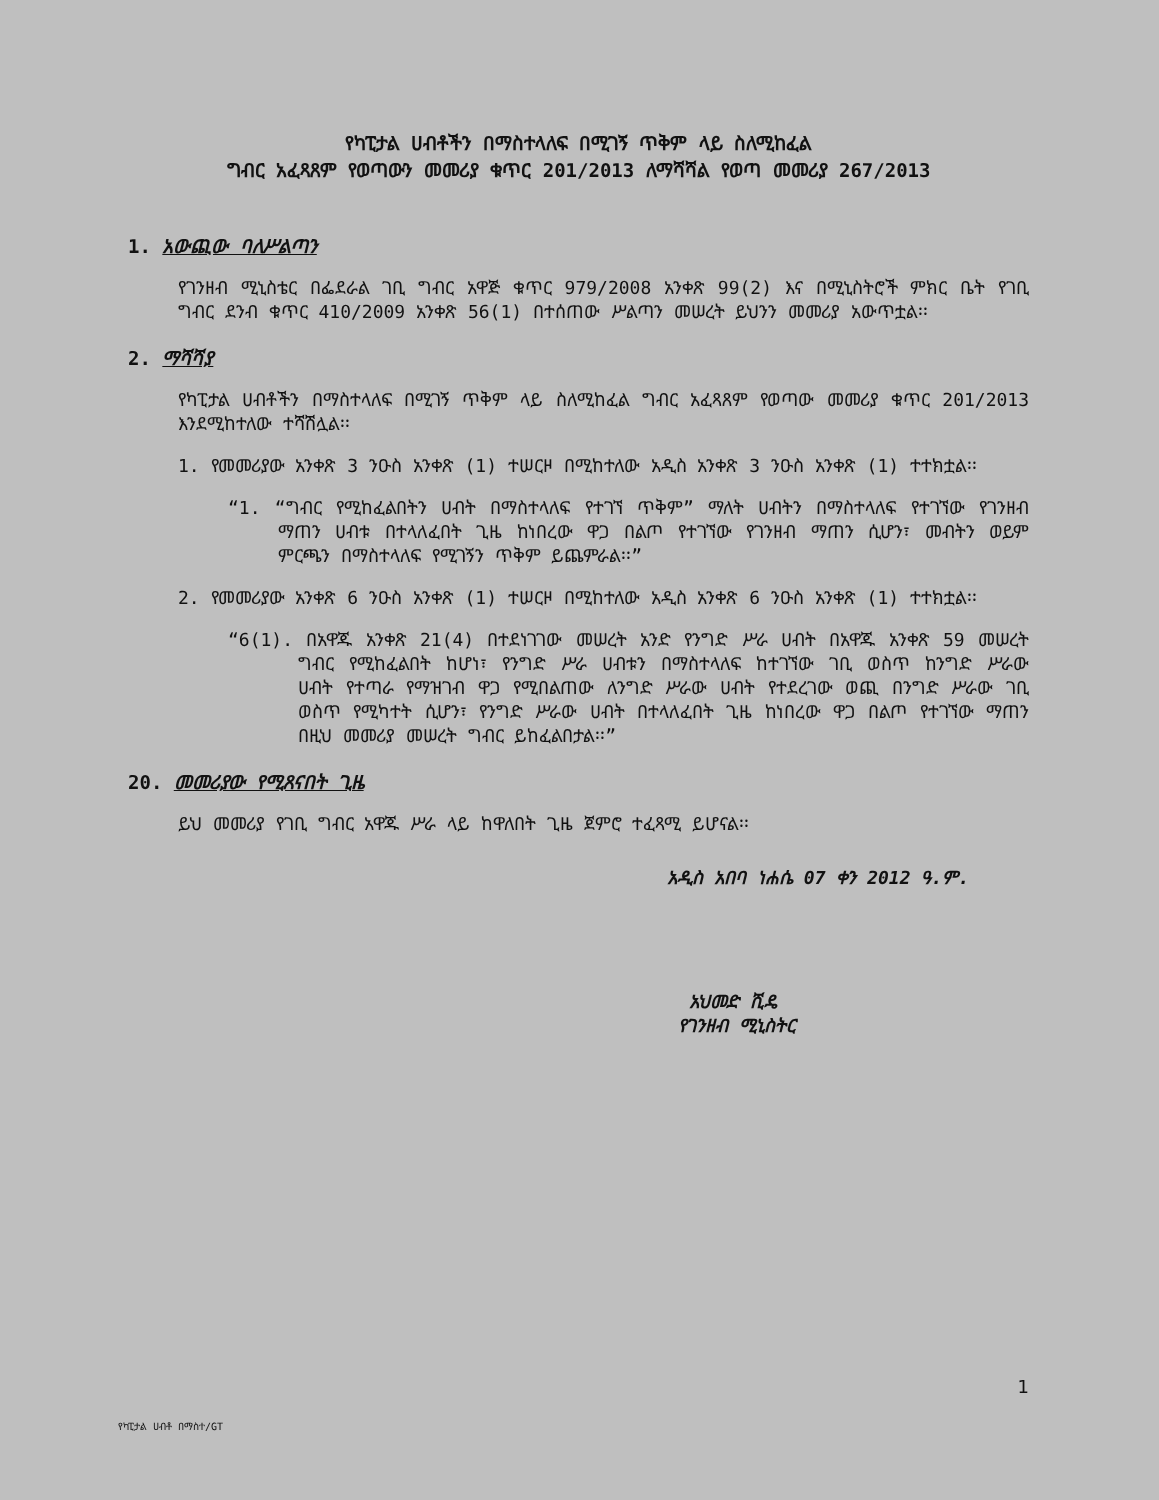የካፒታል ሀብቶችን በማስተላለፍ በሚገኝ ጥቅም ላይ ስለሚከፈል
ግብር አፈጻጸም የወጣውን መመሪያ ቁጥር 201/2013 ለማሻሻል የወጣ መመሪያ 267/2013
1. አውጪው ባለሥልጣን
የገንዘብ ሚኒስቴር በፌደራል ገቢ ግብር አዋጅ ቁጥር 979/2008 አንቀጽ 99(2) እና በሚኒስትሮች ምክር ቤት የገቢ ግብር ደንብ ቁጥር 410/2009 አንቀጽ 56(1) በተሰጠው ሥልጣን መሠረት ይህንን መመሪያ አውጥቷል፡፡
2. ማሻሻያ
የካፒታል ሀብቶችን በማስተላለፍ በሚገኝ ጥቅም ላይ ስለሚከፈል ግብር አፈጻጸም የወጣው መመሪያ ቁጥር 201/2013 እንደሚከተለው ተሻሽሏል፡፡
1. የመመሪያው አንቀጽ 3 ንዑስ አንቀጽ (1) ተሠርዞ በሚከተለው አዲስ አንቀጽ 3 ንዑስ አንቀጽ (1) ተተክቷል፡፡
“1. “ግብር የሚከፈልበትን ሀብት በማስተላለፍ የተገኘ ጥቅም” ማለት ሀብትን በማስተላለፍ የተገኘው የገንዘብ ማጠን ሀብቱ በተላለፈበት ጊዜ ከነበረው ዋጋ በልጦ የተገኘው የገንዘብ ማጠን ሲሆን፣ መብትን ወይም ምርጫን በማስተላለፍ የሚገኝን ጥቅም ይጨምራል፡፡”
2. የመመሪያው አንቀጽ 6 ንዑስ አንቀጽ (1) ተሠርዞ በሚከተለው አዲስ አንቀጽ 6 ንዑስ አንቀጽ (1) ተተክቷል፡፡
“6(1). በአዋጁ አንቀጽ 21(4) በተደነገገው መሠረት አንድ የንግድ ሥራ ሀብት በአዋጁ አንቀጽ 59 መሠረት ግብር የሚከፈልበት ከሆነ፣ የንግድ ሥራ ሀብቱን በማስተላለፍ ከተገኘው ገቢ ወስጥ ከንግድ ሥራው ሀብት የተጣራ የማዝገብ ዋጋ የሚበልጠው ለንግድ ሥራው ሀብት የተደረገው ወጪ በንግድ ሥራው ገቢ ወስጥ የሚካተት ሲሆን፣ የንግድ ሥራው ሀብት በተላለፈበት ጊዜ ከነበረው ዋጋ በልጦ የተገኘው ማጠን በዚህ መመሪያ መሠረት ግብር ይከፈልበታል፡፡”
20. መመሪያው የሚጸናበት ጊዜ
ይህ መመሪያ የገቢ ግብር አዋጁ ሥራ ላይ ከዋለበት ጊዜ ጀምሮ ተፈጻሚ ይሆናል፡፡
አዲስ አበባ ነሐሴ 07 ቀን 2012 ዓ.ም.
አህመድ ሺዴ
የገንዘብ ሚኒስትር
1
የካፒታል ሀብቶ በማስተ/GT